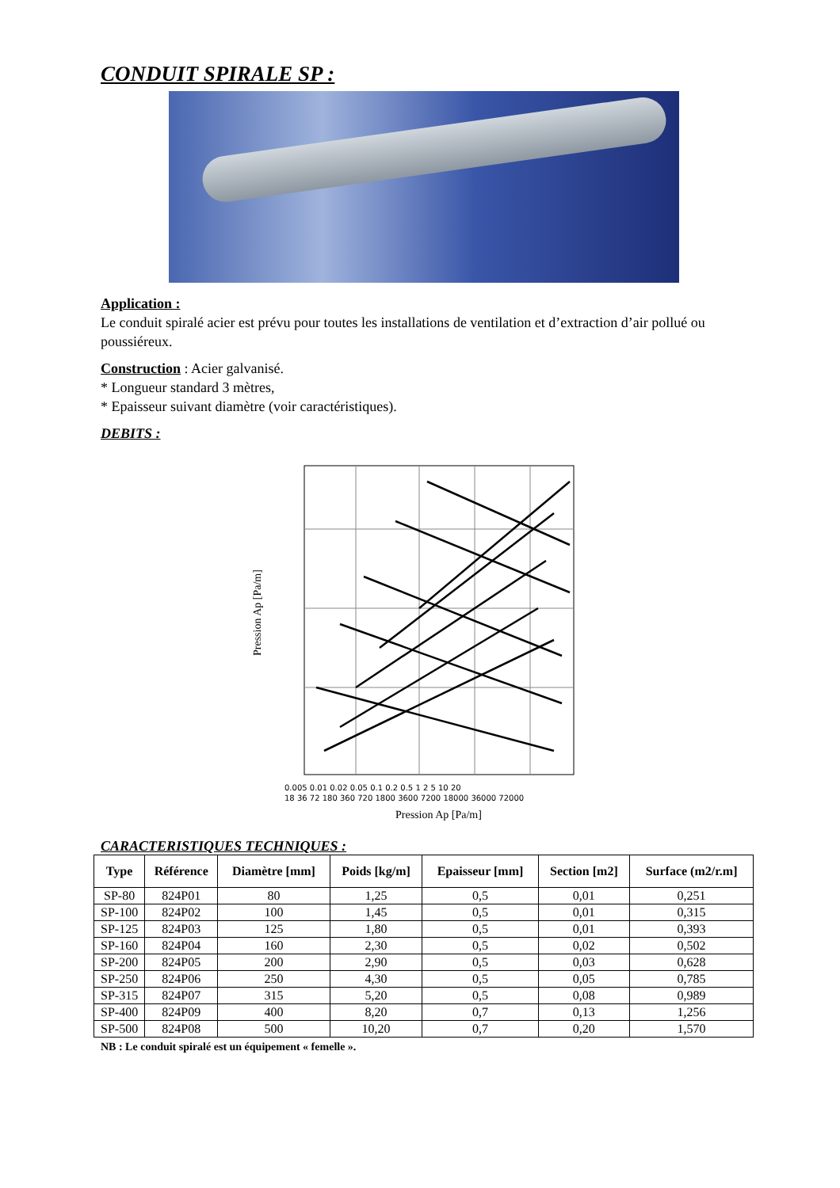CONDUIT SPIRALE SP :
Application :
Le conduit spiralé acier est prévu pour toutes les installations de ventilation et d’extraction d’air pollué ou poussiéreux.
Construction : Acier galvanisé.
* Longueur standard 3 mètres,
* Epaisseur suivant diamètre (voir caractéristiques).
DEBITS :
Pression Ap [Pa/m]
0.005 0.01 0.02 0.05 0.1 0.2 0.5 1 2 5 10 20
18 36 72 180 360 720 1800 3600 7200 18000 36000 72000
Pression Ap [Pa/m]
CARACTERISTIQUES TECHNIQUES :
| Type | Référence | Diamètre [mm] | Poids [kg/m] | Epaisseur [mm] | Section [m2] | Surface (m2/r.m] |
| --- | --- | --- | --- | --- | --- | --- |
| SP-80 | 824P01 | 80 | 1,25 | 0,5 | 0,01 | 0,251 |
| SP-100 | 824P02 | 100 | 1,45 | 0,5 | 0,01 | 0,315 |
| SP-125 | 824P03 | 125 | 1,80 | 0,5 | 0,01 | 0,393 |
| SP-160 | 824P04 | 160 | 2,30 | 0,5 | 0,02 | 0,502 |
| SP-200 | 824P05 | 200 | 2,90 | 0,5 | 0,03 | 0,628 |
| SP-250 | 824P06 | 250 | 4,30 | 0,5 | 0,05 | 0,785 |
| SP-315 | 824P07 | 315 | 5,20 | 0,5 | 0,08 | 0,989 |
| SP-400 | 824P09 | 400 | 8,20 | 0,7 | 0,13 | 1,256 |
| SP-500 | 824P08 | 500 | 10,20 | 0,7 | 0,20 | 1,570 |
NB : Le conduit spiralé est un équipement « femelle ».